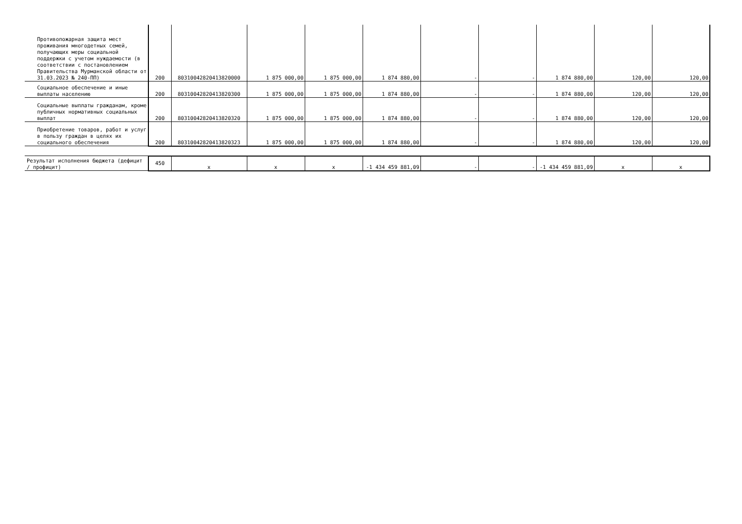| Противопожарная защита мест проживания многодетных семей, получающих меры социальной поддержки с учетом нуждаемости (в соответствии с постановлением Правительства Мурманской области от 31.03.2023 № 240-ПП) | 200 | 80310042820413820000 | 1 875 000,00 | 1 875 000,00 | 1 874 880,00 | - | - | 1 874 880,00 | 120,00 | 120,00 |
| Социальное обеспечение и иные выплаты населению | 200 | 80310042820413820300 | 1 875 000,00 | 1 875 000,00 | 1 874 880,00 | - | - | 1 874 880,00 | 120,00 | 120,00 |
| Социальные выплаты гражданам, кроме публичных нормативных социальных выплат | 200 | 80310042820413820320 | 1 875 000,00 | 1 875 000,00 | 1 874 880,00 | - | - | 1 874 880,00 | 120,00 | 120,00 |
| Приобретение товаров, работ и услуг в пользу граждан в целях их социального обеспечения | 200 | 80310042820413820323 | 1 875 000,00 | 1 875 000,00 | 1 874 880,00 | - | - | 1 874 880,00 | 120,00 | 120,00 |
| Результат исполнения бюджета (дефицит / профицит) | 450 | x | x | x | -1 434 459 881,09 | - | - | -1 434 459 881,09 | x | x |